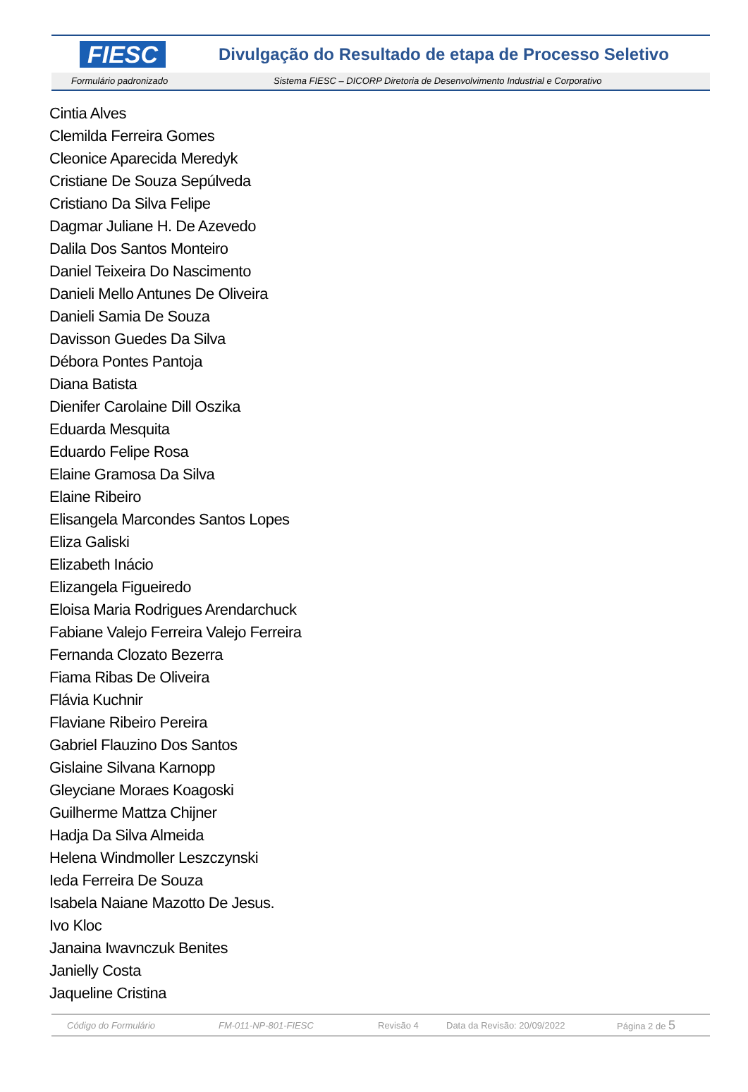FIESC
Divulgação do Resultado de etapa de Processo Seletivo
Formulário padronizado Sistema FIESC – DICORP Diretoria de Desenvolvimento Industrial e Corporativo
Cintia Alves
Clemilda Ferreira Gomes
Cleonice Aparecida Meredyk
Cristiane De Souza Sepúlveda
Cristiano Da Silva Felipe
Dagmar Juliane H. De Azevedo
Dalila Dos Santos Monteiro
Daniel Teixeira Do Nascimento
Danieli Mello Antunes De Oliveira
Danieli Samia De Souza
Davisson Guedes Da Silva
Débora Pontes Pantoja
Diana Batista
Dienifer Carolaine Dill Oszika
Eduarda Mesquita
Eduardo Felipe Rosa
Elaine Gramosa Da Silva
Elaine Ribeiro
Elisangela Marcondes Santos Lopes
Eliza Galiski
Elizabeth Inácio
Elizangela Figueiredo
Eloisa Maria Rodrigues Arendarchuck
Fabiane Valejo Ferreira Valejo Ferreira
Fernanda Clozato Bezerra
Fiama Ribas De Oliveira
Flávia Kuchnir
Flaviane Ribeiro Pereira
Gabriel Flauzino Dos Santos
Gislaine Silvana Karnopp
Gleyciane Moraes Koagoski
Guilherme Mattza Chijner
Hadja Da Silva Almeida
Helena Windmoller Leszczynski
Ieda Ferreira De Souza
Isabela Naiane Mazotto De Jesus.
Ivo Kloc
Janaina Iwavnczuk Benites
Janielly Costa
Jaqueline Cristina
Código do Formulário FM-011-NP-801-FIESC Revisão 4 Data da Revisão: 20/09/2022 Página 2 de 5